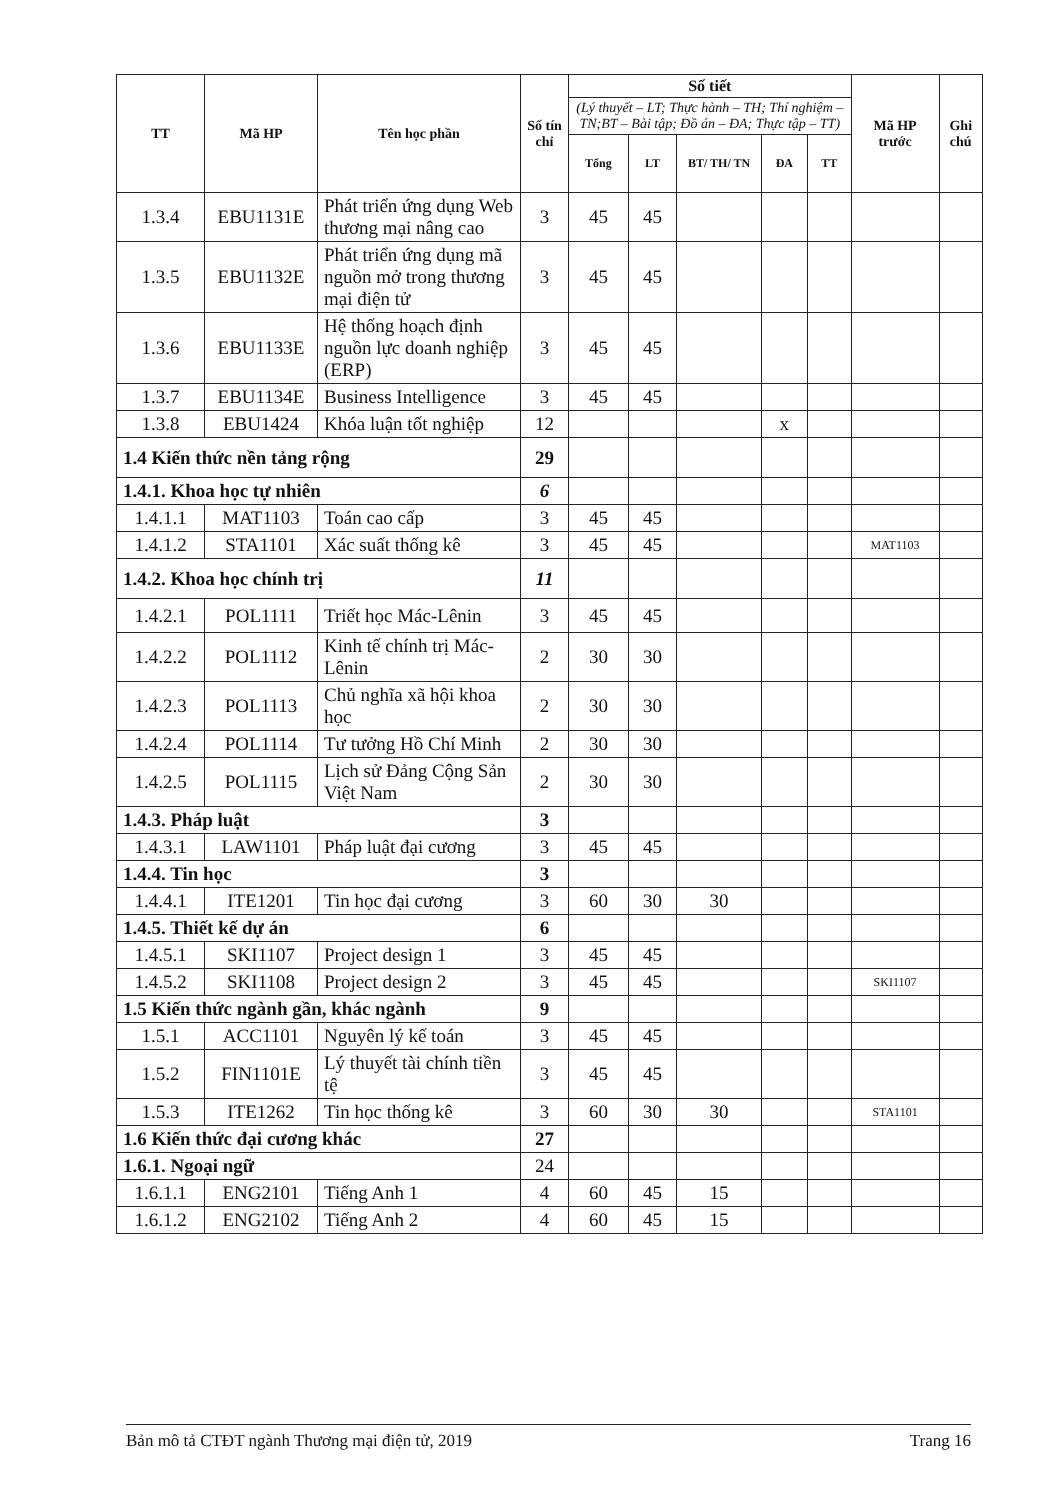| TT | Mã HP | Tên học phần | Số tín chỉ | Số tiết | | | | | Mã HP trước | Ghi chú |
| --- | --- | --- | --- | --- | --- | --- | --- | --- | --- | --- |
| | | | | (Lý thuyết – LT; Thực hành – TH; Thí nghiệm – TN;BT – Bài tập; Đồ án – ĐA; Thực tập – TT) | | | | | | |
| | | | | Tổng | LT | BT/ TH/ TN | ĐA | TT | | |
| 1.3.4 | EBU1131E | Phát triển ứng dụng Web thương mại nâng cao | 3 | 45 | 45 | | | | | |
| 1.3.5 | EBU1132E | Phát triển ứng dụng mã nguồn mở trong thương mại điện tử | 3 | 45 | 45 | | | | | |
| 1.3.6 | EBU1133E | Hệ thống hoạch định nguồn lực doanh nghiệp (ERP) | 3 | 45 | 45 | | | | | |
| 1.3.7 | EBU1134E | Business Intelligence | 3 | 45 | 45 | | | | | |
| 1.3.8 | EBU1424 | Khóa luận tốt nghiệp | 12 | | | | x | | | |
| 1.4 Kiến thức nền tảng rộng | | | 29 | | | | | | | |
| 1.4.1. Khoa học tự nhiên | | | 6 | | | | | | | |
| 1.4.1.1 | MAT1103 | Toán cao cấp | 3 | 45 | 45 | | | | | |
| 1.4.1.2 | STA1101 | Xác suất thống kê | 3 | 45 | 45 | | | | MAT1103 | |
| 1.4.2. Khoa học chính trị | | | 11 | | | | | | | |
| 1.4.2.1 | POL1111 | Triết học Mác-Lênin | 3 | 45 | 45 | | | | | |
| 1.4.2.2 | POL1112 | Kinh tế chính trị Mác-Lênin | 2 | 30 | 30 | | | | | |
| 1.4.2.3 | POL1113 | Chủ nghĩa xã hội khoa học | 2 | 30 | 30 | | | | | |
| 1.4.2.4 | POL1114 | Tư tưởng Hồ Chí Minh | 2 | 30 | 30 | | | | | |
| 1.4.2.5 | POL1115 | Lịch sử Đảng Cộng Sản Việt Nam | 2 | 30 | 30 | | | | | |
| 1.4.3. Pháp luật | | | 3 | | | | | | | |
| 1.4.3.1 | LAW1101 | Pháp luật đại cương | 3 | 45 | 45 | | | | | |
| 1.4.4. Tin học | | | 3 | | | | | | | |
| 1.4.4.1 | ITE1201 | Tin học đại cương | 3 | 60 | 30 | 30 | | | | |
| 1.4.5. Thiết kế dự án | | | 6 | | | | | | | |
| 1.4.5.1 | SKI1107 | Project design 1 | 3 | 45 | 45 | | | | | |
| 1.4.5.2 | SKI1108 | Project design 2 | 3 | 45 | 45 | | | | SKI1107 | |
| 1.5 Kiến thức ngành gần, khác ngành | | | 9 | | | | | | | |
| 1.5.1 | ACC1101 | Nguyên lý kế toán | 3 | 45 | 45 | | | | | |
| 1.5.2 | FIN1101E | Lý thuyết tài chính tiền tệ | 3 | 45 | 45 | | | | | |
| 1.5.3 | ITE1262 | Tin học thống kê | 3 | 60 | 30 | 30 | | | STA1101 | |
| 1.6 Kiến thức đại cương khác | | | 27 | | | | | | | |
| 1.6.1. Ngoại ngữ | | | 24 | | | | | | | |
| 1.6.1.1 | ENG2101 | Tiếng Anh 1 | 4 | 60 | 45 | 15 | | | | |
| 1.6.1.2 | ENG2102 | Tiếng Anh 2 | 4 | 60 | 45 | 15 | | | | |
Bản mô tả CTĐT ngành Thương mại điện tử, 2019 Trang 16